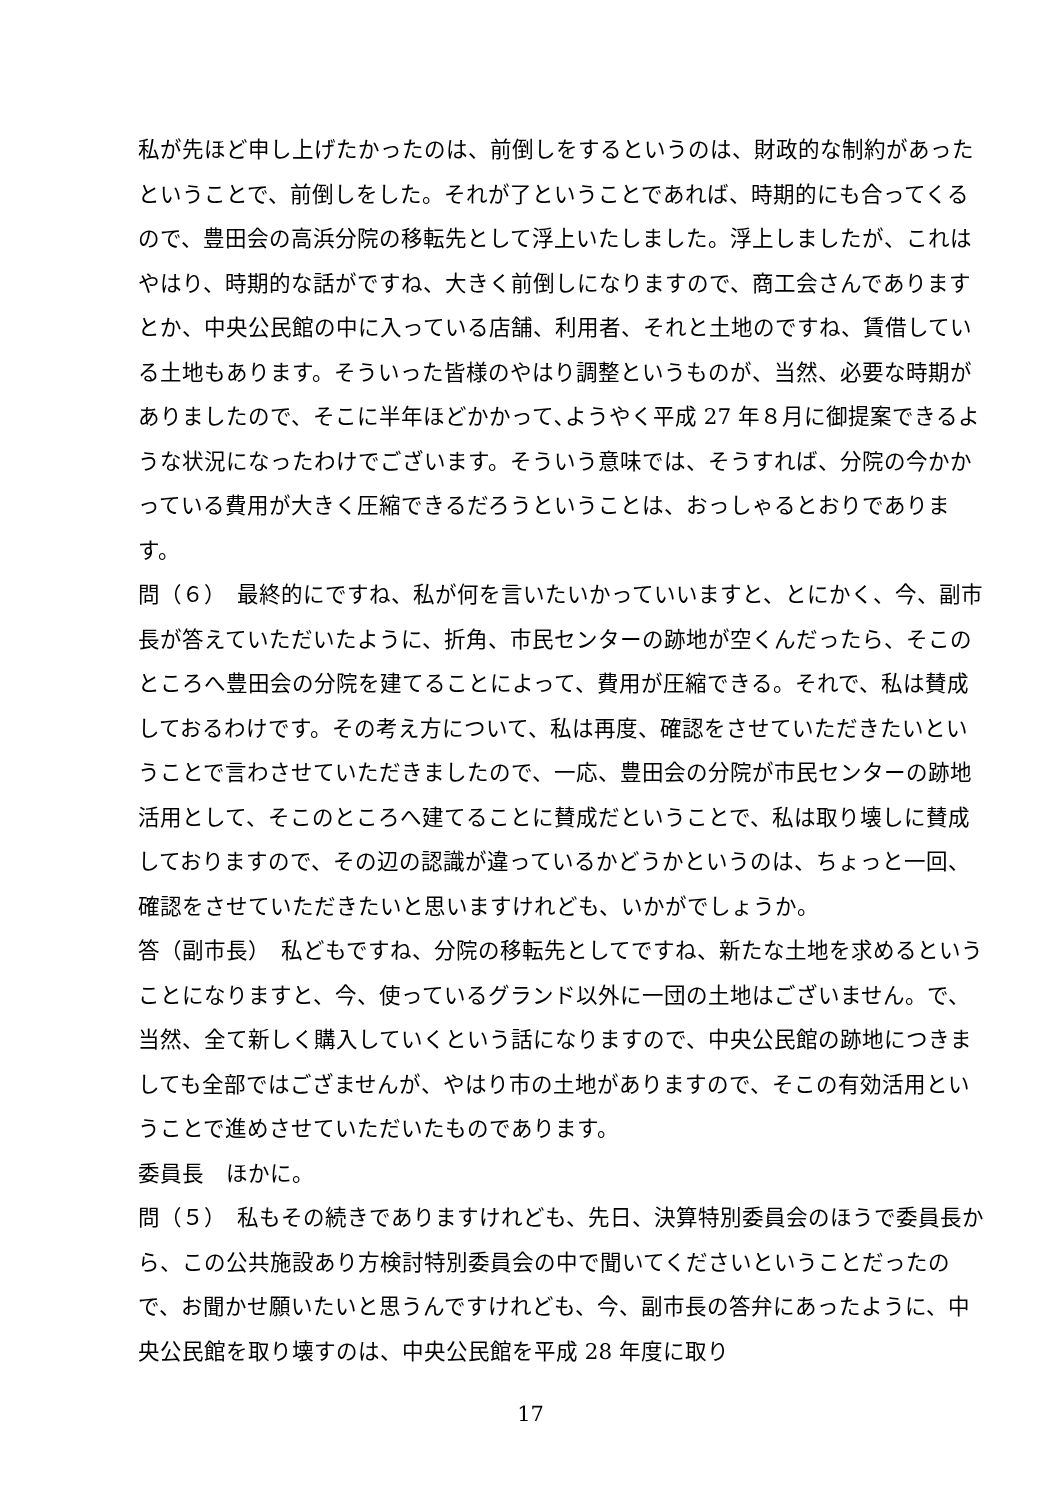私が先ほど申し上げたかったのは、前倒しをするというのは、財政的な制約があったということで、前倒しをした。それが了ということであれば、時期的にも合ってくるので、豊田会の高浜分院の移転先として浮上いたしました。浮上しましたが、これはやはり、時期的な話がですね、大きく前倒しになりますので、商工会さんでありますとか、中央公民館の中に入っている店舗、利用者、それと土地のですね、賃借している土地もあります。そういった皆様のやはり調整というものが、当然、必要な時期がありましたので、そこに半年ほどかかって､ようやく平成 27 年８月に御提案できるような状況になったわけでございます。そういう意味では、そうすれば、分院の今かかっている費用が大きく圧縮できるだろうということは、おっしゃるとおりであります。
問（６）　最終的にですね、私が何を言いたいかっていいますと、とにかく、今、副市長が答えていただいたように、折角、市民センターの跡地が空くんだったら、そこのところへ豊田会の分院を建てることによって、費用が圧縮できる。それで、私は賛成しておるわけです。その考え方について、私は再度、確認をさせていただきたいということで言わさせていただきましたので、一応、豊田会の分院が市民センターの跡地活用として、そこのところへ建てることに賛成だということで、私は取り壊しに賛成しておりますので、その辺の認識が違っているかどうかというのは、ちょっと一回、確認をさせていただきたいと思いますけれども、いかがでしょうか。
答（副市長）　私どもですね、分院の移転先としてですね、新たな土地を求めるということになりますと、今、使っているグランド以外に一団の土地はございません。で、当然、全て新しく購入していくという話になりますので、中央公民館の跡地につきましても全部ではござませんが、やはり市の土地がありますので、そこの有効活用ということで進めさせていただいたものであります。
委員長　ほかに。
問（５）　私もその続きでありますけれども、先日、決算特別委員会のほうで委員長から、この公共施設あり方検討特別委員会の中で聞いてくださいということだったので、お聞かせ願いたいと思うんですけれども、今、副市長の答弁にあったように、中央公民館を取り壊すのは、中央公民館を平成 28 年度に取り
17